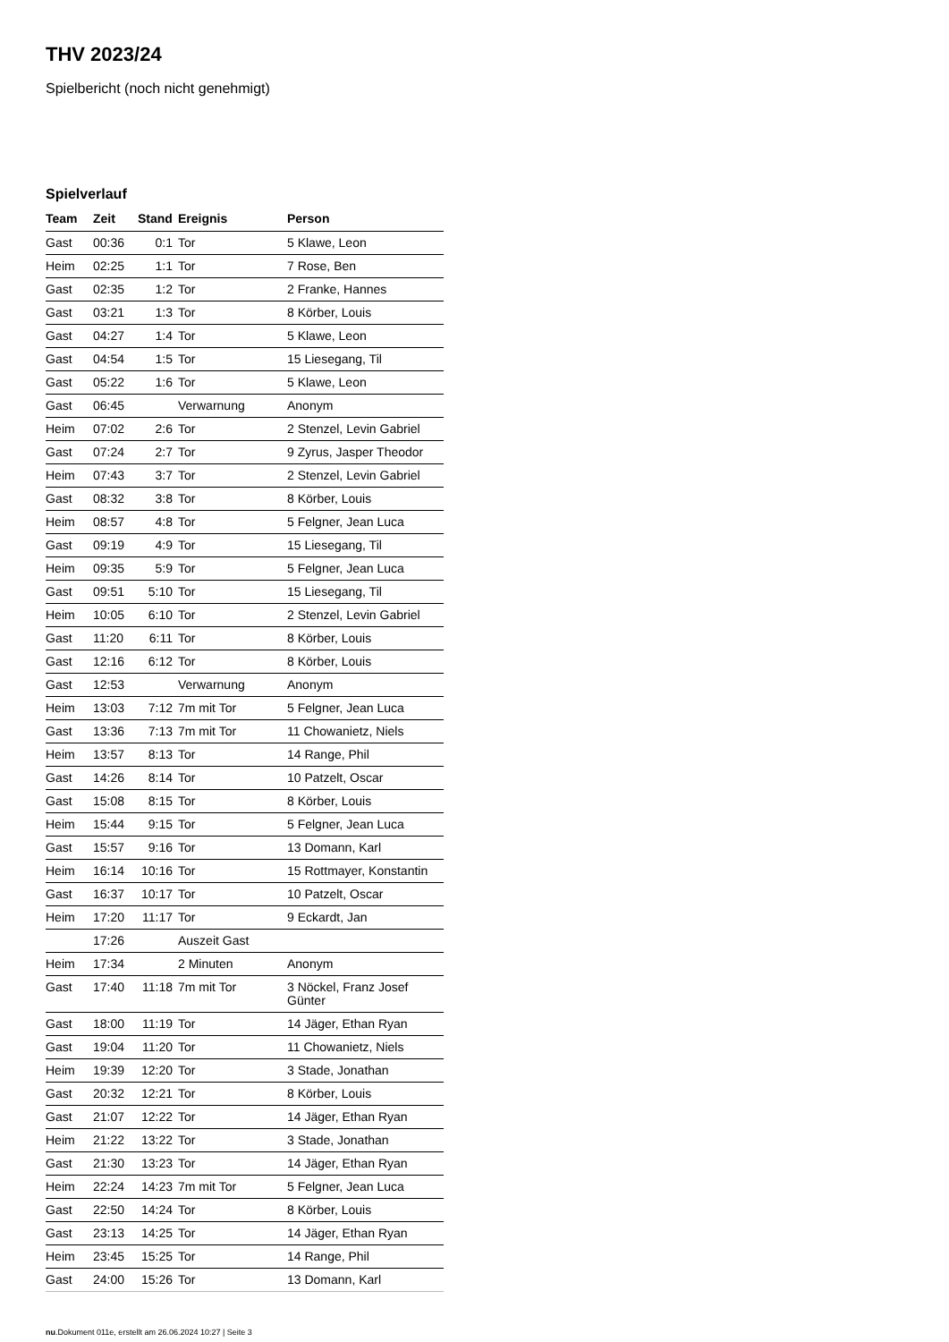THV 2023/24
Spielbericht (noch nicht genehmigt)
Spielverlauf
| Team | Zeit | Stand | Ereignis | Person |
| --- | --- | --- | --- | --- |
| Gast | 00:36 | 0:1 | Tor | 5 Klawe, Leon |
| Heim | 02:25 | 1:1 | Tor | 7 Rose, Ben |
| Gast | 02:35 | 1:2 | Tor | 2 Franke, Hannes |
| Gast | 03:21 | 1:3 | Tor | 8 Körber, Louis |
| Gast | 04:27 | 1:4 | Tor | 5 Klawe, Leon |
| Gast | 04:54 | 1:5 | Tor | 15 Liesegang, Til |
| Gast | 05:22 | 1:6 | Tor | 5 Klawe, Leon |
| Gast | 06:45 | | Verwarnung | Anonym |
| Heim | 07:02 | 2:6 | Tor | 2 Stenzel, Levin Gabriel |
| Gast | 07:24 | 2:7 | Tor | 9 Zyrus, Jasper Theodor |
| Heim | 07:43 | 3:7 | Tor | 2 Stenzel, Levin Gabriel |
| Gast | 08:32 | 3:8 | Tor | 8 Körber, Louis |
| Heim | 08:57 | 4:8 | Tor | 5 Felgner, Jean Luca |
| Gast | 09:19 | 4:9 | Tor | 15 Liesegang, Til |
| Heim | 09:35 | 5:9 | Tor | 5 Felgner, Jean Luca |
| Gast | 09:51 | 5:10 | Tor | 15 Liesegang, Til |
| Heim | 10:05 | 6:10 | Tor | 2 Stenzel, Levin Gabriel |
| Gast | 11:20 | 6:11 | Tor | 8 Körber, Louis |
| Gast | 12:16 | 6:12 | Tor | 8 Körber, Louis |
| Gast | 12:53 | | Verwarnung | Anonym |
| Heim | 13:03 | 7:12 | 7m mit Tor | 5 Felgner, Jean Luca |
| Gast | 13:36 | 7:13 | 7m mit Tor | 11 Chowanietz, Niels |
| Heim | 13:57 | 8:13 | Tor | 14 Range, Phil |
| Gast | 14:26 | 8:14 | Tor | 10 Patzelt, Oscar |
| Gast | 15:08 | 8:15 | Tor | 8 Körber, Louis |
| Heim | 15:44 | 9:15 | Tor | 5 Felgner, Jean Luca |
| Gast | 15:57 | 9:16 | Tor | 13 Domann, Karl |
| Heim | 16:14 | 10:16 | Tor | 15 Rottmayer, Konstantin |
| Gast | 16:37 | 10:17 | Tor | 10 Patzelt, Oscar |
| Heim | 17:20 | 11:17 | Tor | 9 Eckardt, Jan |
| | 17:26 | | Auszeit Gast | |
| Heim | 17:34 | | 2 Minuten | Anonym |
| Gast | 17:40 | 11:18 | 7m mit Tor | 3 Nöckel, Franz Josef Günter |
| Gast | 18:00 | 11:19 | Tor | 14 Jäger, Ethan Ryan |
| Gast | 19:04 | 11:20 | Tor | 11 Chowanietz, Niels |
| Heim | 19:39 | 12:20 | Tor | 3 Stade, Jonathan |
| Gast | 20:32 | 12:21 | Tor | 8 Körber, Louis |
| Gast | 21:07 | 12:22 | Tor | 14 Jäger, Ethan Ryan |
| Heim | 21:22 | 13:22 | Tor | 3 Stade, Jonathan |
| Gast | 21:30 | 13:23 | Tor | 14 Jäger, Ethan Ryan |
| Heim | 22:24 | 14:23 | 7m mit Tor | 5 Felgner, Jean Luca |
| Gast | 22:50 | 14:24 | Tor | 8 Körber, Louis |
| Gast | 23:13 | 14:25 | Tor | 14 Jäger, Ethan Ryan |
| Heim | 23:45 | 15:25 | Tor | 14 Range, Phil |
| Gast | 24:00 | 15:26 | Tor | 13 Domann, Karl |
nu.Dokument 011e, erstellt am 26.06.2024 10:27 | Seite 3